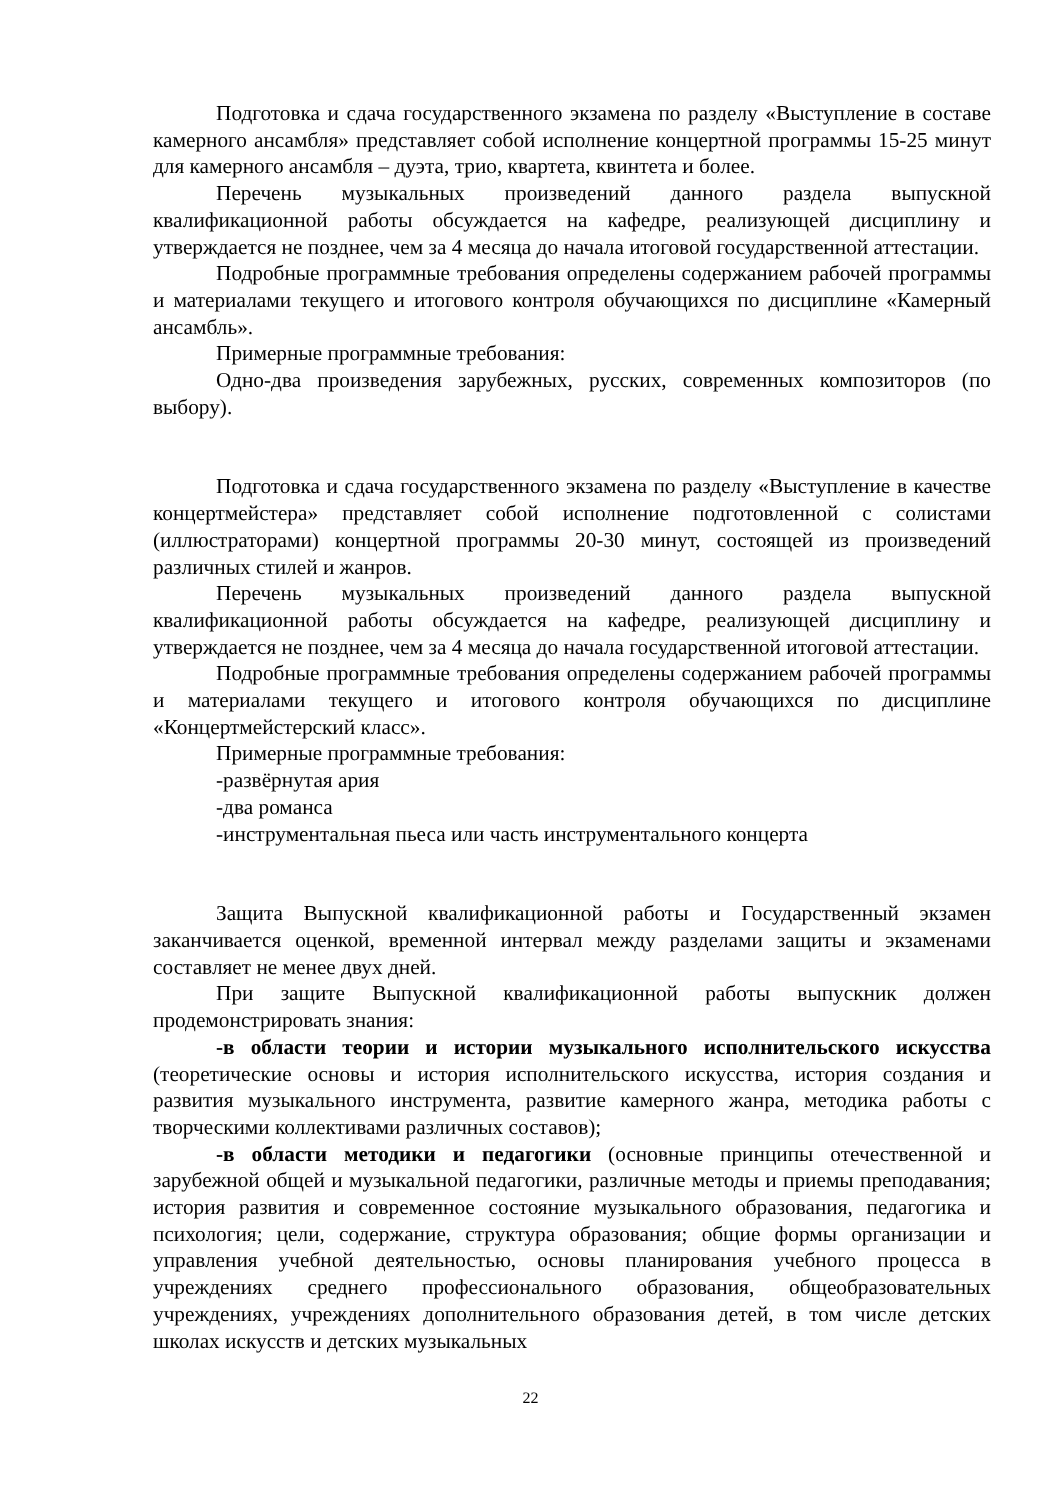Подготовка и сдача государственного экзамена по разделу «Выступление в составе камерного ансамбля» представляет собой исполнение концертной программы 15-25 минут для камерного ансамбля – дуэта, трио, квартета, квинтета и более.
Перечень музыкальных произведений данного раздела выпускной квалификационной работы обсуждается на кафедре, реализующей дисциплину и утверждается не позднее, чем за 4 месяца до начала итоговой государственной аттестации.
Подробные программные требования определены содержанием рабочей программы и материалами текущего и итогового контроля обучающихся по дисциплине «Камерный ансамбль».
Примерные программные требования:
Одно-два произведения зарубежных, русских, современных композиторов (по выбору).
Подготовка и сдача государственного экзамена по разделу «Выступление в качестве концертмейстера» представляет собой исполнение подготовленной с солистами (иллюстраторами) концертной программы 20-30 минут, состоящей из произведений различных стилей и жанров.
Перечень музыкальных произведений данного раздела выпускной квалификационной работы обсуждается на кафедре, реализующей дисциплину и утверждается не позднее, чем за 4 месяца до начала государственной итоговой аттестации.
Подробные программные требования определены содержанием рабочей программы и материалами текущего и итогового контроля обучающихся по дисциплине «Концертмейстерский класс».
Примерные программные требования:
-развёрнутая ария
-два романса
-инструментальная пьеса или часть инструментального концерта
Защита Выпускной квалификационной работы и Государственный экзамен заканчивается оценкой, временной интервал между разделами защиты и экзаменами составляет не менее двух дней.
При защите Выпускной квалификационной работы выпускник должен продемонстрировать знания:
-в области теории и истории музыкального исполнительского искусства (теоретические основы и история исполнительского искусства, история создания и развития музыкального инструмента, развитие камерного жанра, методика работы с творческими коллективами различных составов);
-в области методики и педагогики (основные принципы отечественной и зарубежной общей и музыкальной педагогики, различные методы и приемы преподавания; история развития и современное состояние музыкального образования, педагогика и психология; цели, содержание, структура образования; общие формы организации и управления учебной деятельностью, основы планирования учебного процесса в учреждениях среднего профессионального образования, общеобразовательных учреждениях, учреждениях дополнительного образования детей, в том числе детских школах искусств и детских музыкальных
22